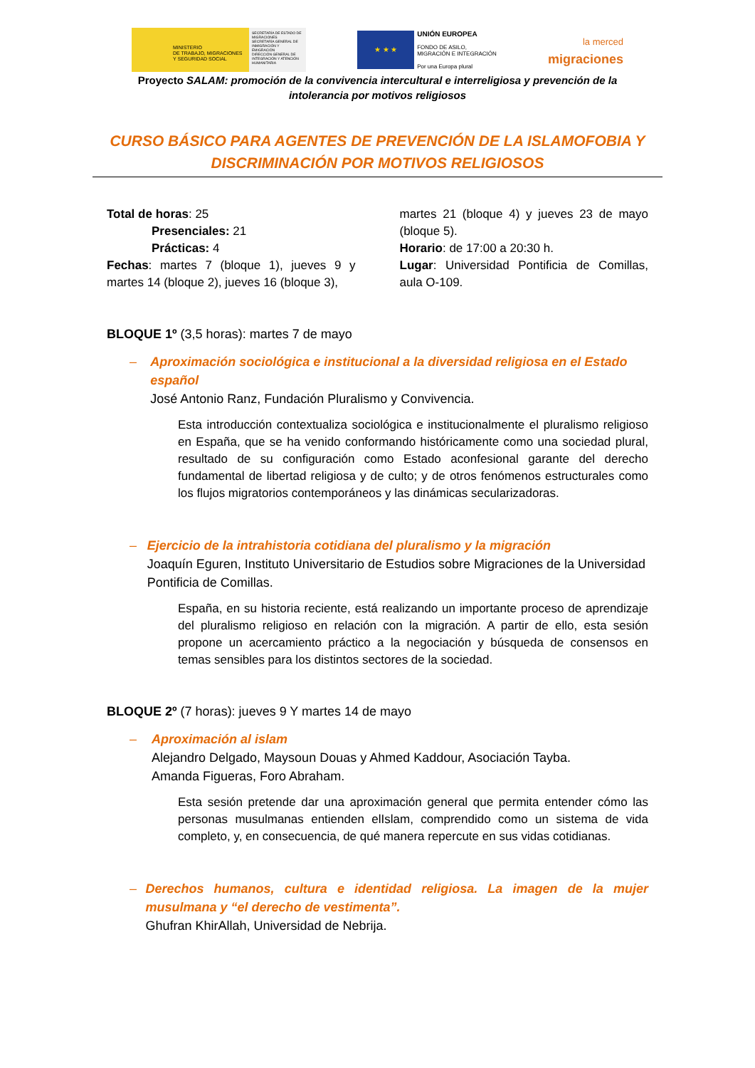MINISTERIO
DE TRABAJO, MIGRACIONES
Y SEGURIDAD SOCIAL
SECRETARÍA DE ESTADO DE MIGRACIONES
SECRETARÍA GENERAL DE INMIGRACIÓN Y EMIGRACIÓN
DIRECCIÓN GENERAL DE INTEGRACIÓN Y ATENCIÓN HUMANITARIA
★ ★ ★
UNIÓN EUROPEA
FONDO DE ASILO,
MIGRACIÓN E INTEGRACIÓN
Por una Europa plural
la merced
migraciones
Proyecto SALAM: promoción de la convivencia intercultural e interreligiosa y prevención de la intolerancia por motivos religiosos
CURSO BÁSICO PARA AGENTES DE PREVENCIÓN DE LA ISLAMOFOBIA Y DISCRIMINACIÓN POR MOTIVOS RELIGIOSOS
Total de horas: 25
Presenciales: 21
Prácticas: 4
Fechas: martes 7 (bloque 1), jueves 9 y martes 14 (bloque 2), jueves 16 (bloque 3),
martes 21 (bloque 4) y jueves 23 de mayo (bloque 5).
Horario: de 17:00 a 20:30 h.
Lugar: Universidad Pontificia de Comillas, aula O-109.
BLOQUE 1º (3,5 horas): martes 7 de mayo
– Aproximación sociológica e institucional a la diversidad religiosa en el Estado español
José Antonio Ranz, Fundación Pluralismo y Convivencia.
Esta introducción contextualiza sociológica e institucionalmente el pluralismo religioso en España, que se ha venido conformando históricamente como una sociedad plural, resultado de su configuración como Estado aconfesional garante del derecho fundamental de libertad religiosa y de culto; y de otros fenómenos estructurales como los flujos migratorios contemporáneos y las dinámicas secularizadoras.
– Ejercicio de la intrahistoria cotidiana del pluralismo y la migración
Joaquín Eguren, Instituto Universitario de Estudios sobre Migraciones de la Universidad Pontificia de Comillas.
España, en su historia reciente, está realizando un importante proceso de aprendizaje del pluralismo religioso en relación con la migración. A partir de ello, esta sesión propone un acercamiento práctico a la negociación y búsqueda de consensos en temas sensibles para los distintos sectores de la sociedad.
BLOQUE 2º (7 horas): jueves 9 Y martes 14 de mayo
– Aproximación al islam
Alejandro Delgado, Maysoun Douas y Ahmed Kaddour, Asociación Tayba.
Amanda Figueras, Foro Abraham.
Esta sesión pretende dar una aproximación general que permita entender cómo las personas musulmanas entienden elIslam, comprendido como un sistema de vida completo, y, en consecuencia, de qué manera repercute en sus vidas cotidianas.
– Derechos humanos, cultura e identidad religiosa. La imagen de la mujer musulmana y “el derecho de vestimenta”.
Ghufran KhirAllah, Universidad de Nebrija.